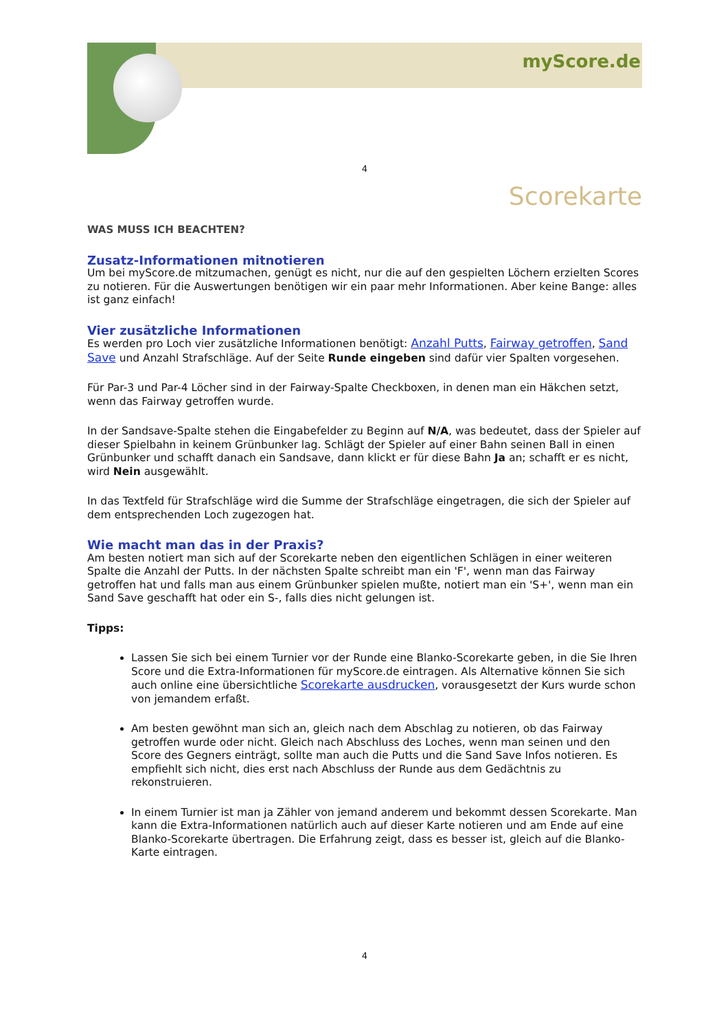myScore.de
4
Scorekarte
WAS MUSS ICH BEACHTEN?
Zusatz-Informationen mitnotieren
Um bei myScore.de mitzumachen, genügt es nicht, nur die auf den gespielten Löchern erzielten Scores zu notieren. Für die Auswertungen benötigen wir ein paar mehr Informationen. Aber keine Bange: alles ist ganz einfach!
Vier zusätzliche Informationen
Es werden pro Loch vier zusätzliche Informationen benötigt: Anzahl Putts, Fairway getroffen, Sand Save und Anzahl Strafschläge. Auf der Seite Runde eingeben sind dafür vier Spalten vorgesehen.
Für Par-3 und Par-4 Löcher sind in der Fairway-Spalte Checkboxen, in denen man ein Häkchen setzt, wenn das Fairway getroffen wurde.
In der Sandsave-Spalte stehen die Eingabefelder zu Beginn auf N/A, was bedeutet, dass der Spieler auf dieser Spielbahn in keinem Grünbunker lag. Schlägt der Spieler auf einer Bahn seinen Ball in einen Grünbunker und schafft danach ein Sandsave, dann klickt er für diese Bahn Ja an; schafft er es nicht, wird Nein ausgewählt.
In das Textfeld für Strafschläge wird die Summe der Strafschläge eingetragen, die sich der Spieler auf dem entsprechenden Loch zugezogen hat.
Wie macht man das in der Praxis?
Am besten notiert man sich auf der Scorekarte neben den eigentlichen Schlägen in einer weiteren Spalte die Anzahl der Putts. In der nächsten Spalte schreibt man ein 'F', wenn man das Fairway getroffen hat und falls man aus einem Grünbunker spielen mußte, notiert man ein 'S+', wenn man ein Sand Save geschafft hat oder ein S-, falls dies nicht gelungen ist.
Tipps:
Lassen Sie sich bei einem Turnier vor der Runde eine Blanko-Scorekarte geben, in die Sie Ihren Score und die Extra-Informationen für myScore.de eintragen. Als Alternative können Sie sich auch online eine übersichtliche Scorekarte ausdrucken, vorausgesetzt der Kurs wurde schon von jemandem erfaßt.
Am besten gewöhnt man sich an, gleich nach dem Abschlag zu notieren, ob das Fairway getroffen wurde oder nicht. Gleich nach Abschluss des Loches, wenn man seinen und den Score des Gegners einträgt, sollte man auch die Putts und die Sand Save Infos notieren. Es empfiehlt sich nicht, dies erst nach Abschluss der Runde aus dem Gedächtnis zu rekonstruieren.
In einem Turnier ist man ja Zähler von jemand anderem und bekommt dessen Scorekarte. Man kann die Extra-Informationen natürlich auch auf dieser Karte notieren und am Ende auf eine Blanko-Scorekarte übertragen. Die Erfahrung zeigt, dass es besser ist, gleich auf die Blanko-Karte eintragen.
4